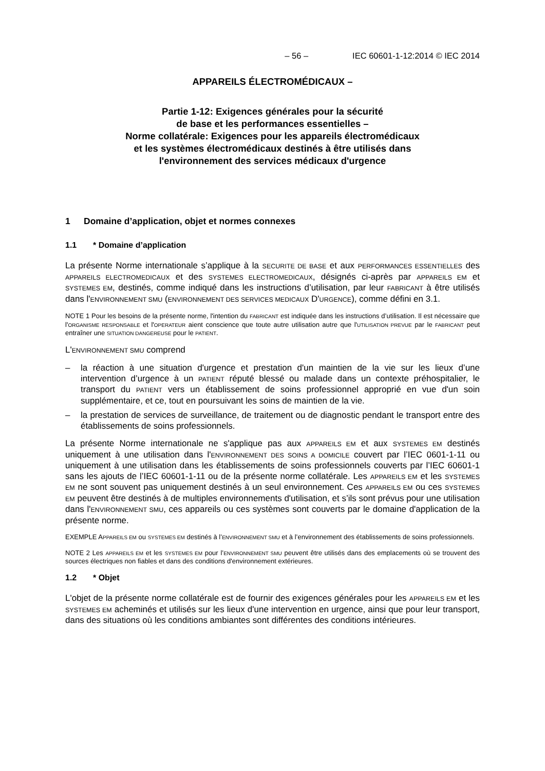– 56 – IEC 60601-1-12:2014 © IEC 2014
APPAREILS ÉLECTROMÉDICAUX –
Partie 1-12: Exigences générales pour la sécurité
de base et les performances essentielles –
Norme collatérale: Exigences pour les appareils électromédicaux
et les systèmes électromédicaux destinés à être utilisés dans
l'environnement des services médicaux d'urgence
1 Domaine d’application, objet et normes connexes
1.1 * Domaine d’application
La présente Norme internationale s’applique à la SECURITE DE BASE et aux PERFORMANCES ESSENTIELLES des APPAREILS ELECTROMEDICAUX et des SYSTEMES ELECTROMEDICAUX, désignés ci-après par APPAREILS EM et SYSTEMES EM, destinés, comme indiqué dans les instructions d’utilisation, par leur FABRICANT à être utilisés dans l'ENVIRONNEMENT SMU (ENVIRONNEMENT DES SERVICES MEDICAUX D'URGENCE), comme défini en 3.1.
NOTE 1 Pour les besoins de la présente norme, l'intention du FABRICANT est indiquée dans les instructions d’utilisation. Il est nécessaire que l'ORGANISME RESPONSABLE et l'OPERATEUR aient conscience que toute autre utilisation autre que l'UTILISATION PREVUE par le FABRICANT peut entraîner une SITUATION DANGEREUSE pour le PATIENT.
L'ENVIRONNEMENT SMU comprend
– la réaction à une situation d'urgence et prestation d'un maintien de la vie sur les lieux d’une intervention d’urgence à un PATIENT réputé blessé ou malade dans un contexte préhospitalier, le transport du PATIENT vers un établissement de soins professionnel approprié en vue d'un soin supplémentaire, et ce, tout en poursuivant les soins de maintien de la vie.
– la prestation de services de surveillance, de traitement ou de diagnostic pendant le transport entre des établissements de soins professionnels.
La présente Norme internationale ne s'applique pas aux APPAREILS EM et aux SYSTEMES EM destinés uniquement à une utilisation dans l'ENVIRONNEMENT DES SOINS A DOMICILE couvert par l’IEC 0601-1-11 ou uniquement à une utilisation dans les établissements de soins professionnels couverts par l’IEC 60601-1 sans les ajouts de l’IEC 60601-1-11 ou de la présente norme collatérale. Les APPAREILS EM et les SYSTEMES EM ne sont souvent pas uniquement destinés à un seul environnement. Ces APPAREILS EM ou ces SYSTEMES EM peuvent être destinés à de multiples environnements d'utilisation, et s’ils sont prévus pour une utilisation dans l'ENVIRONNEMENT SMU, ces appareils ou ces systèmes sont couverts par le domaine d'application de la présente norme.
EXEMPLE APPAREILS EM ou SYSTEMES EM destinés à l’ENVIRONNEMENT SMU et à l’environnement des établissements de soins professionnels.
NOTE 2 Les APPAREILS EM et les SYSTEMES EM pour l’ENVIRONNEMENT SMU peuvent être utilisés dans des emplacements où se trouvent des sources électriques non fiables et dans des conditions d'environnement extérieures.
1.2 * Objet
L'objet de la présente norme collatérale est de fournir des exigences générales pour les APPAREILS EM et les SYSTEMES EM acheminés et utilisés sur les lieux d'une intervention en urgence, ainsi que pour leur transport, dans des situations où les conditions ambiantes sont différentes des conditions intérieures.